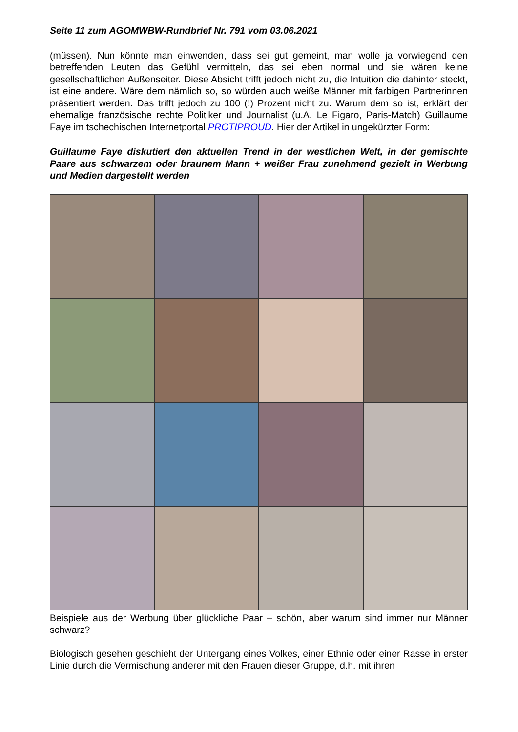Seite 11 zum AGOMWBW-Rundbrief Nr. 791 vom 03.06.2021
(müssen). Nun könnte man einwenden, dass sei gut gemeint, man wolle ja vorwiegend den betreffenden Leuten das Gefühl vermitteln, das sei eben normal und sie wären keine gesellschaftlichen Außenseiter. Diese Absicht trifft jedoch nicht zu, die Intuition die dahinter steckt, ist eine andere. Wäre dem nämlich so, so würden auch weiße Männer mit farbigen Partnerinnen präsentiert werden. Das trifft jedoch zu 100 (!) Prozent nicht zu. Warum dem so ist, erklärt der ehemalige französische rechte Politiker und Journalist (u.A. Le Figaro, Paris-Match) Guillaume Faye im tschechischen Internetportal PROTIPROUD. Hier der Artikel in ungekürzter Form:
Guillaume Faye diskutiert den aktuellen Trend in der westlichen Welt, in der gemischte Paare aus schwarzem oder braunem Mann + weißer Frau zunehmend gezielt in Werbung und Medien dargestellt werden
Beispiele aus der Werbung über glückliche Paar – schön, aber warum sind immer nur Männer schwarz?
Biologisch gesehen geschieht der Untergang eines Volkes, einer Ethnie oder einer Rasse in erster Linie durch die Vermischung anderer mit den Frauen dieser Gruppe, d.h. mit ihren